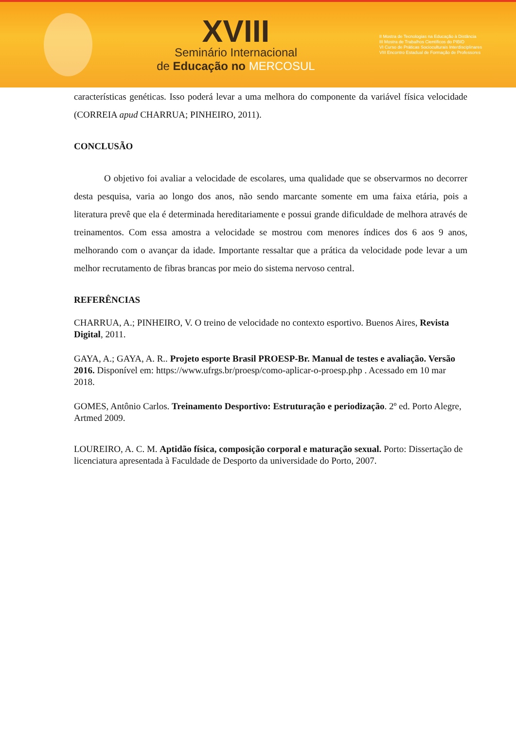XVIII
Seminário Internacional
de Educação no MERCOSUL
II Mostra de Tecnologias na Educação à Distância
III Mostra de Trabalhos Científicos do PIBID
VI Curso de Práticas Socioculturais Interdisciplinares
VIII Encontro Estadual de Formação de Professores
características genéticas. Isso poderá levar a uma melhora do componente da variável física velocidade (CORREIA apud CHARRUA; PINHEIRO, 2011).
CONCLUSÃO
O objetivo foi avaliar a velocidade de escolares, uma qualidade que se observarmos no decorrer desta pesquisa, varia ao longo dos anos, não sendo marcante somente em uma faixa etária, pois a literatura prevê que ela é determinada hereditariamente e possui grande dificuldade de melhora através de treinamentos. Com essa amostra a velocidade se mostrou com menores índices dos 6 aos 9 anos, melhorando com o avançar da idade. Importante ressaltar que a prática da velocidade pode levar a um melhor recrutamento de fibras brancas por meio do sistema nervoso central.
REFERÊNCIAS
CHARRUA, A.; PINHEIRO, V. O treino de velocidade no contexto esportivo. Buenos Aires, Revista Digital, 2011.
GAYA, A.; GAYA, A. R.. Projeto esporte Brasil PROESP-Br. Manual de testes e avaliação. Versão 2016. Disponível em: https://www.ufrgs.br/proesp/como-aplicar-o-proesp.php . Acessado em 10 mar 2018.
GOMES, Antônio Carlos. Treinamento Desportivo: Estruturação e periodização. 2º ed. Porto Alegre, Artmed 2009.
LOUREIRO, A. C. M. Aptidão física, composição corporal e maturação sexual. Porto: Dissertação de licenciatura apresentada à Faculdade de Desporto da universidade do Porto, 2007.